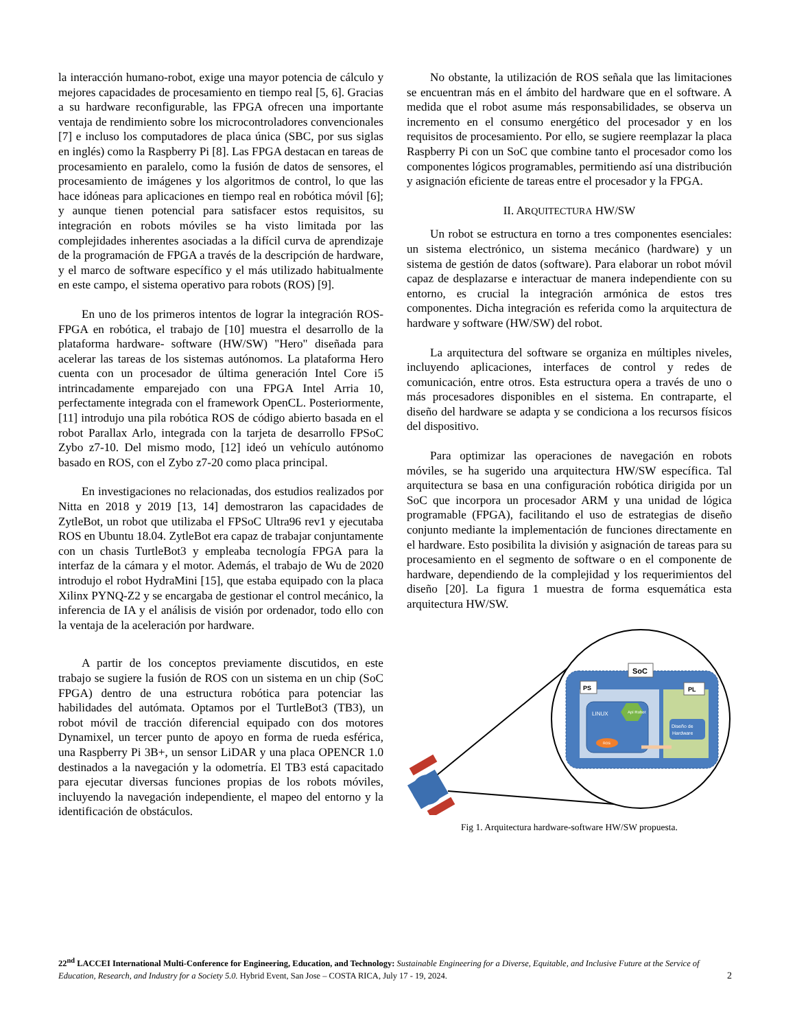la interacción humano-robot, exige una mayor potencia de cálculo y mejores capacidades de procesamiento en tiempo real [5, 6]. Gracias a su hardware reconfigurable, las FPGA ofrecen una importante ventaja de rendimiento sobre los microcontroladores convencionales [7] e incluso los computadores de placa única (SBC, por sus siglas en inglés) como la Raspberry Pi [8]. Las FPGA destacan en tareas de procesamiento en paralelo, como la fusión de datos de sensores, el procesamiento de imágenes y los algoritmos de control, lo que las hace idóneas para aplicaciones en tiempo real en robótica móvil [6]; y aunque tienen potencial para satisfacer estos requisitos, su integración en robots móviles se ha visto limitada por las complejidades inherentes asociadas a la difícil curva de aprendizaje de la programación de FPGA a través de la descripción de hardware, y el marco de software específico y el más utilizado habitualmente en este campo, el sistema operativo para robots (ROS) [9].
En uno de los primeros intentos de lograr la integración ROS-FPGA en robótica, el trabajo de [10] muestra el desarrollo de la plataforma hardware- software (HW/SW) "Hero" diseñada para acelerar las tareas de los sistemas autónomos. La plataforma Hero cuenta con un procesador de última generación Intel Core i5 intrincadamente emparejado con una FPGA Intel Arria 10, perfectamente integrada con el framework OpenCL. Posteriormente, [11] introdujo una pila robótica ROS de código abierto basada en el robot Parallax Arlo, integrada con la tarjeta de desarrollo FPSoC Zybo z7-10. Del mismo modo, [12] ideó un vehículo autónomo basado en ROS, con el Zybo z7-20 como placa principal.
En investigaciones no relacionadas, dos estudios realizados por Nitta en 2018 y 2019 [13, 14] demostraron las capacidades de ZytleBot, un robot que utilizaba el FPSoC Ultra96 rev1 y ejecutaba ROS en Ubuntu 18.04. ZytleBot era capaz de trabajar conjuntamente con un chasis TurtleBot3 y empleaba tecnología FPGA para la interfaz de la cámara y el motor. Además, el trabajo de Wu de 2020 introdujo el robot HydraMini [15], que estaba equipado con la placa Xilinx PYNQ-Z2 y se encargaba de gestionar el control mecánico, la inferencia de IA y el análisis de visión por ordenador, todo ello con la ventaja de la aceleración por hardware.
A partir de los conceptos previamente discutidos, en este trabajo se sugiere la fusión de ROS con un sistema en un chip (SoC FPGA) dentro de una estructura robótica para potenciar las habilidades del autómata. Optamos por el TurtleBot3 (TB3), un robot móvil de tracción diferencial equipado con dos motores Dynamixel, un tercer punto de apoyo en forma de rueda esférica, una Raspberry Pi 3B+, un sensor LiDAR y una placa OPENCR 1.0 destinados a la navegación y la odometría. El TB3 está capacitado para ejecutar diversas funciones propias de los robots móviles, incluyendo la navegación independiente, el mapeo del entorno y la identificación de obstáculos.
No obstante, la utilización de ROS señala que las limitaciones se encuentran más en el ámbito del hardware que en el software. A medida que el robot asume más responsabilidades, se observa un incremento en el consumo energético del procesador y en los requisitos de procesamiento. Por ello, se sugiere reemplazar la placa Raspberry Pi con un SoC que combine tanto el procesador como los componentes lógicos programables, permitiendo así una distribución y asignación eficiente de tareas entre el procesador y la FPGA.
II. ARQUITECTURA HW/SW
Un robot se estructura en torno a tres componentes esenciales: un sistema electrónico, un sistema mecánico (hardware) y un sistema de gestión de datos (software). Para elaborar un robot móvil capaz de desplazarse e interactuar de manera independiente con su entorno, es crucial la integración armónica de estos tres componentes. Dicha integración es referida como la arquitectura de hardware y software (HW/SW) del robot.
La arquitectura del software se organiza en múltiples niveles, incluyendo aplicaciones, interfaces de control y redes de comunicación, entre otros. Esta estructura opera a través de uno o más procesadores disponibles en el sistema. En contraparte, el diseño del hardware se adapta y se condiciona a los recursos físicos del dispositivo.
Para optimizar las operaciones de navegación en robots móviles, se ha sugerido una arquitectura HW/SW específica. Tal arquitectura se basa en una configuración robótica dirigida por un SoC que incorpora un procesador ARM y una unidad de lógica programable (FPGA), facilitando el uso de estrategias de diseño conjunto mediante la implementación de funciones directamente en el hardware. Esto posibilita la división y asignación de tareas para su procesamiento en el segmento de software o en el componente de hardware, dependiendo de la complejidad y los requerimientos del diseño [20]. La figura 1 muestra de forma esquemática esta arquitectura HW/SW.
SoC
PS
LINUX
Api Robot
ROS
PL
Diseño de
Hardware
Fig 1. Arquitectura hardware-software HW/SW propuesta.
22<sup>nd</sup> LACCEI International Multi-Conference for Engineering, Education, and Technology: Sustainable Engineering for a Diverse, Equitable, and Inclusive Future at the Service of Education, Research, and Industry for a Society 5.0. Hybrid Event, San Jose – COSTA RICA, July 17 - 19, 2024. 2